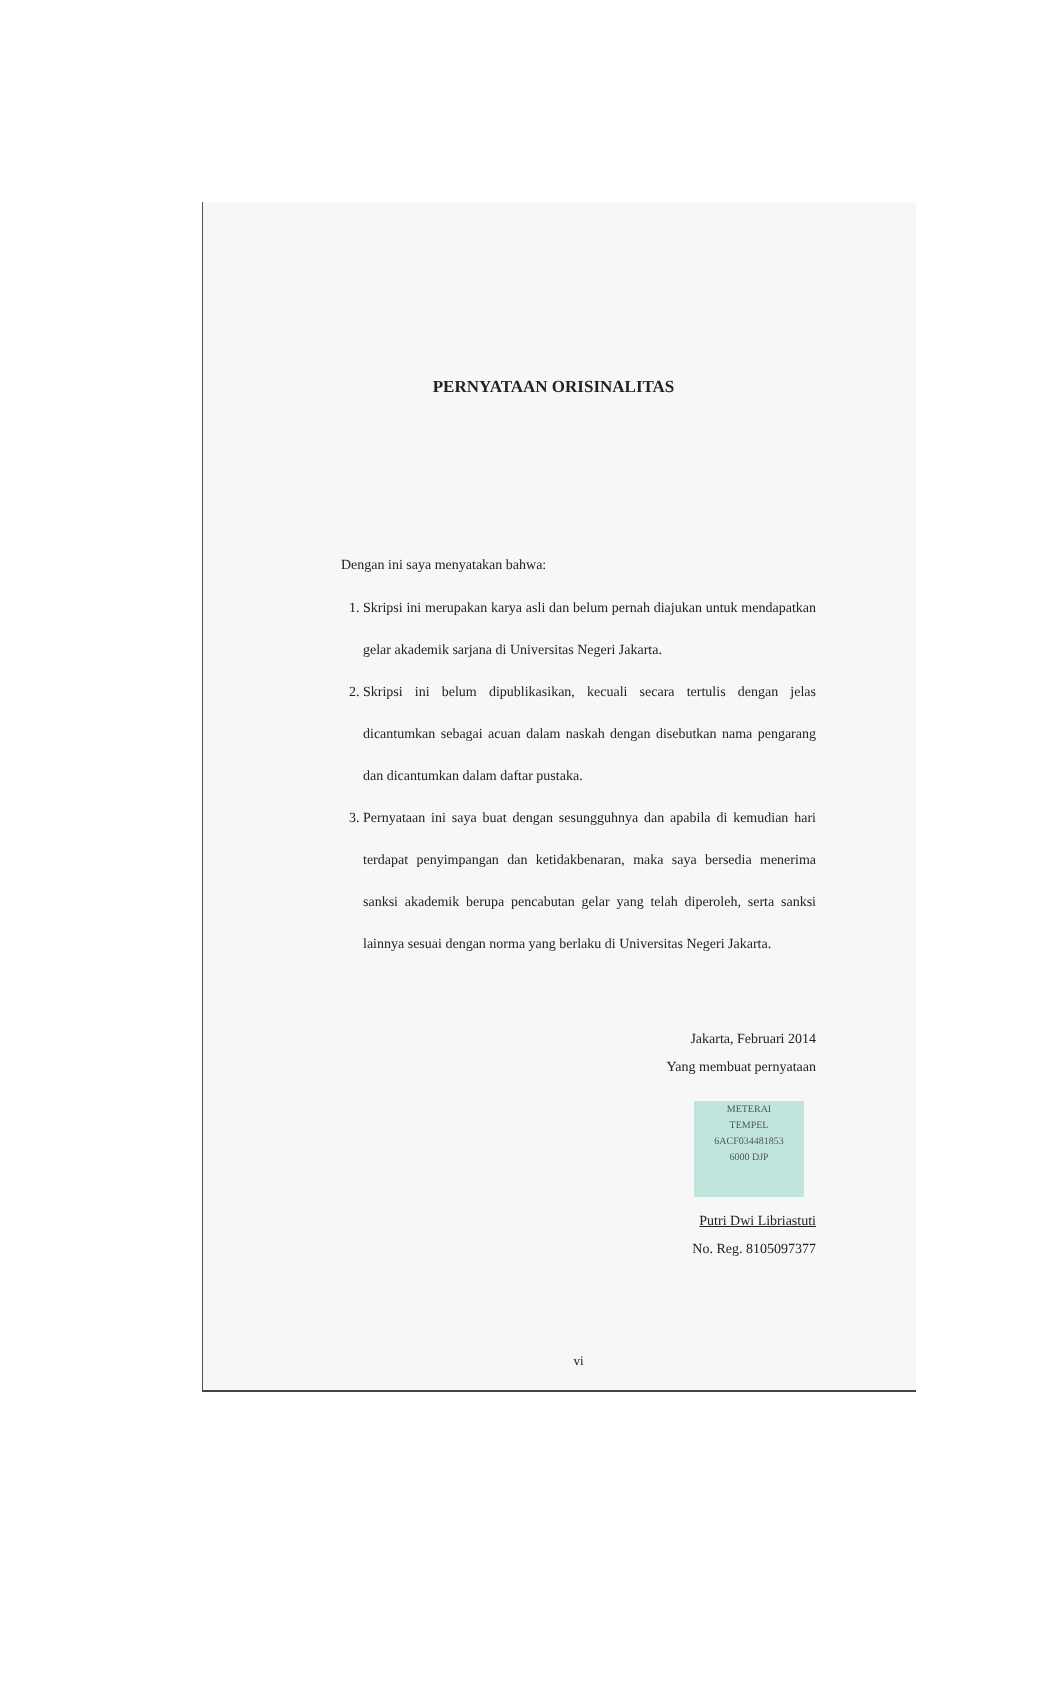PERNYATAAN ORISINALITAS
Dengan ini saya menyatakan bahwa:
1. Skripsi ini merupakan karya asli dan belum pernah diajukan untuk mendapatkan gelar akademik sarjana di Universitas Negeri Jakarta.
2. Skripsi ini belum dipublikasikan, kecuali secara tertulis dengan jelas dicantumkan sebagai acuan dalam naskah dengan disebutkan nama pengarang dan dicantumkan dalam daftar pustaka.
3. Pernyataan ini saya buat dengan sesungguhnya dan apabila di kemudian hari terdapat penyimpangan dan ketidakbenaran, maka saya bersedia menerima sanksi akademik berupa pencabutan gelar yang telah diperoleh, serta sanksi lainnya sesuai dengan norma yang berlaku di Universitas Negeri Jakarta.
Jakarta, Februari 2014
Yang membuat pernyataan
METERAI
TEMPEL
6ACF034481853
6000 DJP
Putri Dwi Libriastuti
No. Reg. 8105097377
vi